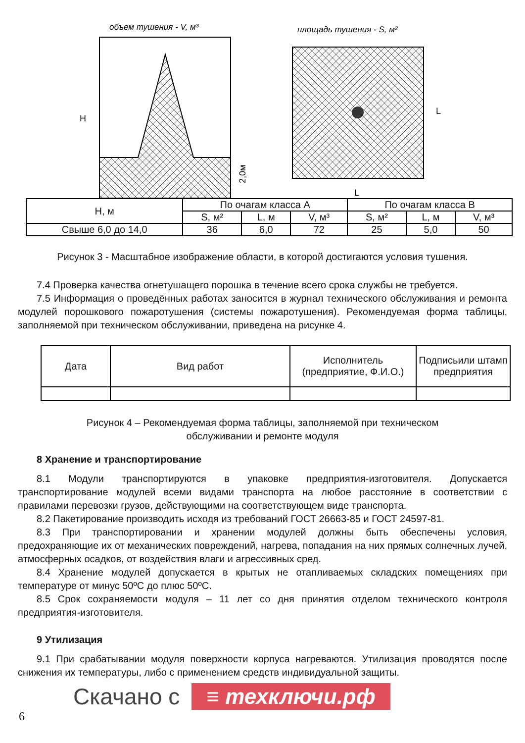объем тушения - V, м³
H
2,0м
площадь тушения - S, м²
L
L
| H, м | По очагам класса А | | | По очагам класса В | | |
| | S, м² | L, м | V, м³ | S, м² | L, м | V, м³ |
| Свыше 6,0 до 14,0 | 36 | 6,0 | 72 | 25 | 5,0 | 50 |
Рисунок 3 - Масштабное изображение области, в которой достигаются условия тушения.
7.4 Проверка качества огнетушащего порошка в течение всего срока службы не требуется.
7.5 Информация о проведённых работах заносится в журнал технического обслуживания и ремонта модулей порошкового пожаротушения (системы пожаротушения). Рекомендуемая форма таблицы, заполняемой при техническом обслуживании, приведена на рисунке 4.
| Дата | Вид работ | Исполнитель (предприятие, Ф.И.О.) | Подписьили штамп предприятия |
Рисунок 4 – Рекомендуемая форма таблицы, заполняемой при техническом
обслуживании и ремонте модуля
8 Хранение и транспортирование
8.1 Модули транспортируются в упаковке предприятия-изготовителя. Допускается транспортирование модулей всеми видами транспорта на любое расстояние в соответствии с правилами перевозки грузов, действующими на соответствующем виде транспорта.
8.2 Пакетирование производить исходя из требований ГОСТ 26663-85 и ГОСТ 24597-81.
8.3 При транспортировании и хранении модулей должны быть обеспечены условия, предохраняющие их от механических повреждений, нагрева, попадания на них прямых солнечных лучей, атмосферных осадков, от воздействия влаги и агрессивных сред.
8.4 Хранение модулей допускается в крытых не отапливаемых складских помещениях при температуре от минус 50ºС до плюс 50ºС.
8.5 Срок сохраняемости модуля – 11 лет со дня принятия отделом технического контроля предприятия-изготовителя.
9 Утилизация
9.1 При срабатывании модуля поверхности корпуса нагреваются. Утилизация проводятся после снижения их температуры, либо с применением средств индивидуальной защиты.
Скачано с ≡ техключи.рф
6